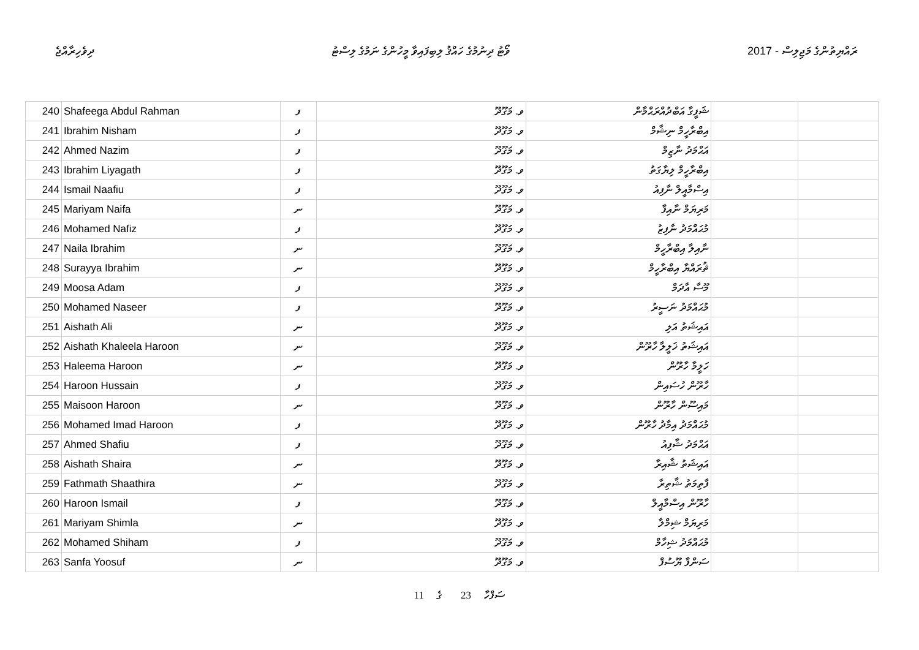ދިވެހިރާއްޖެ ވޯޓު ދިނުމުގެ ހައްޤު ލިބިފައިވާ މީހުންގެ ނަމުގެ ލިސްޓު 2017 - ރައްޔިތުންގެ މަޖިލިސް
| 240 | Shafeega Abdul Rahman | ފ | ވ. މަގޫދޫ | ޝަފީގާ އަބްދުއްރަޙްމާން | | |
| 241 | Ibrahim Nisham | ފ | ވ. މަގޫދޫ | އިބްރާހީމް ނިޝާމް | | |
| 242 | Ahmed Nazim | ފ | ވ. މަގޫދޫ | އަޙްމަދު ނާޒިމް | | |
| 243 | Ibrahim Liyagath | ފ | ވ. މަގޫދޫ | އިބްރާހީމް ލިޔާގަތު | | |
| 244 | Ismail Naafiu | ފ | ވ. މަގޫދޫ | އިސްމާއީލް ނާފިއު | | |
| 245 | Mariyam Naifa | ނ | ވ. މަގޫދޫ | މަރިޔަމް ނާއިފާ | | |
| 246 | Mohamed Nafiz | ފ | ވ. މަގޫދޫ | މުޙައްމަދު ނާފިޒު | | |
| 247 | Naila Ibrahim | ނ | ވ. މަގޫދޫ | ނާއިލާ އިބްރާހީމް | | |
| 248 | Surayya Ibrahim | ނ | ވ. މަގޫދޫ | ޘުރައްޔާ އިބްރާހީމް | | |
| 249 | Moosa Adam | ފ | ވ. މަގޫދޫ | މޫސާ އާދަމް | | |
| 250 | Mohamed Naseer | ފ | ވ. މަގޫދޫ | މުޙައްމަދު ނަސީރު | | |
| 251 | Aishath Ali | ނ | ވ. މަގޫދޫ | އައިޝަތު އަލި | | |
| 252 | Aishath Khaleela Haroon | ނ | ވ. މަގޫދޫ | އައިޝަތު ޚަލީލާ ހާރޫން | | |
| 253 | Haleema Haroon | ނ | ވ. މަގޫދޫ | ހަލީމާ ހާރޫން | | |
| 254 | Haroon Hussain | ފ | ވ. މަގޫދޫ | ހާރޫން ހުސައިން | | |
| 255 | Maisoon Haroon | ނ | ވ. މަގޫދޫ | މައިސޫން ހާރޫން | | |
| 256 | Mohamed Imad Haroon | ފ | ވ. މަގޫދޫ | މުޙައްމަދު އިމާދު ހާރޫން | | |
| 257 | Ahmed Shafiu | ފ | ވ. މަގޫދޫ | އަޙްމަދު ޝާފިއު | | |
| 258 | Aishath Shaira | ނ | ވ. މަގޫދޫ | އައިޝަތު ޝާއިރާ | | |
| 259 | Fathmath Shaathira | ނ | ވ. މަގޫދޫ | ފާތިމަތު ޝާތިރާ | | |
| 260 | Haroon Ismail | ފ | ވ. މަގޫދޫ | ހާރޫން އިސްމާއީލް | | |
| 261 | Mariyam Shimla | ނ | ވ. މަގޫދޫ | މަރިޔަމް ޝިމްލާ | | |
| 262 | Mohamed Shiham | ފ | ވ. މަގޫދޫ | މުޙައްމަދު ޝިހާމް | | |
| 263 | Sanfa Yoosuf | ނ | ވ. މަގޫދޫ | ސަންފާ ޔޫސުފް | | |
11 ގެ 23 ސަފްހާ